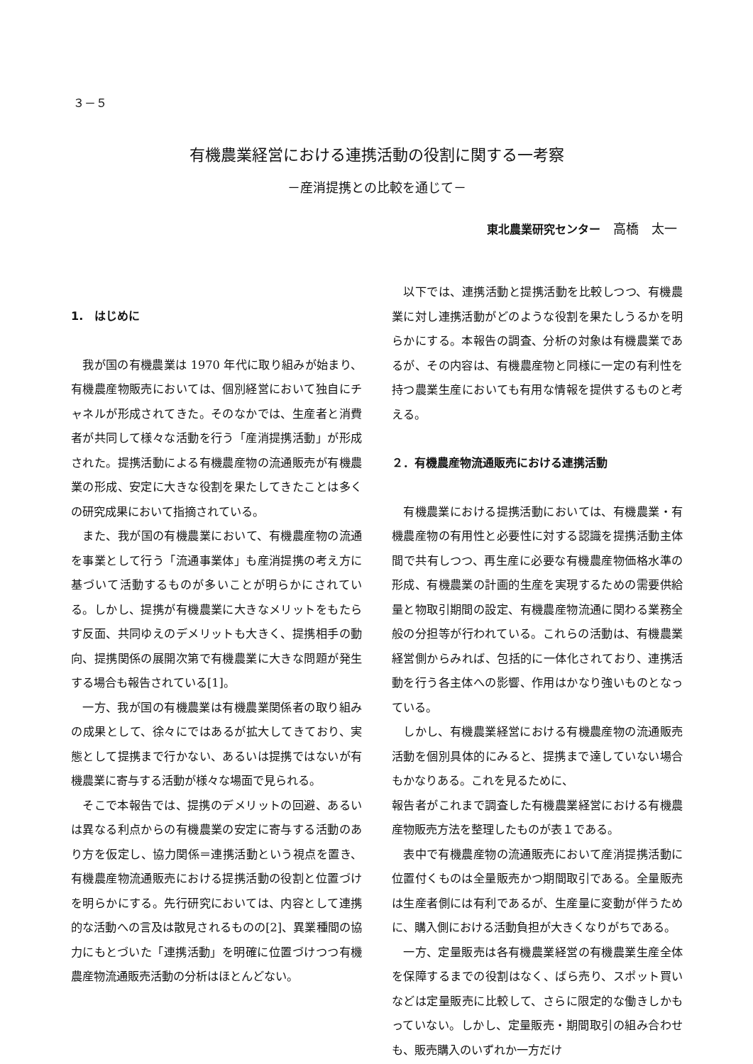３－５
有機農業経営における連携活動の役割に関する一考察
－産消提携との比較を通じて－
東北農業研究センター　高橋　太一
1.　はじめに
我が国の有機農業は 1970 年代に取り組みが始まり、有機農産物販売においては、個別経営において独自にチャネルが形成されてきた。そのなかでは、生産者と消費者が共同して様々な活動を行う「産消提携活動」が形成された。提携活動による有機農産物の流通販売が有機農業の形成、安定に大きな役割を果たしてきたことは多くの研究成果において指摘されている。
また、我が国の有機農業において、有機農産物の流通を事業として行う「流通事業体」も産消提携の考え方に基づいて活動するものが多いことが明らかにされている。しかし、提携が有機農業に大きなメリットをもたらす反面、共同ゆえのデメリットも大きく、提携相手の動向、提携関係の展開次第で有機農業に大きな問題が発生する場合も報告されている[1]。
一方、我が国の有機農業は有機農業関係者の取り組みの成果として、徐々にではあるが拡大してきており、実態として提携まで行かない、あるいは提携ではないが有機農業に寄与する活動が様々な場面で見られる。
そこで本報告では、提携のデメリットの回避、あるいは異なる利点からの有機農業の安定に寄与する活動のあり方を仮定し、協力関係＝連携活動という視点を置き、有機農産物流通販売における提携活動の役割と位置づけを明らかにする。先行研究においては、内容として連携的な活動への言及は散見されるものの[2]、異業種間の協力にもとづいた「連携活動」を明確に位置づけつつ有機農産物流通販売活動の分析はほとんどない。
以下では、連携活動と提携活動を比較しつつ、有機農業に対し連携活動がどのような役割を果たしうるかを明らかにする。本報告の調査、分析の対象は有機農業であるが、その内容は、有機農産物と同様に一定の有利性を持つ農業生産においても有用な情報を提供するものと考える。
２．有機農産物流通販売における連携活動
有機農業における提携活動においては、有機農業・有機農産物の有用性と必要性に対する認識を提携活動主体間で共有しつつ、再生産に必要な有機農産物価格水準の形成、有機農業の計画的生産を実現するための需要供給量と物取引期間の設定、有機農産物流通に関わる業務全般の分担等が行われている。これらの活動は、有機農業経営側からみれば、包括的に一体化されており、連携活動を行う各主体への影響、作用はかなり強いものとなっている。
しかし、有機農業経営における有機農産物の流通販売活動を個別具体的にみると、提携まで達していない場合もかなりある。これを見るために、
報告者がこれまで調査した有機農業経営における有機農産物販売方法を整理したものが表１である。
表中で有機農産物の流通販売において産消提携活動に位置付くものは全量販売かつ期間取引である。全量販売は生産者側には有利であるが、生産量に変動が伴うために、購入側における活動負担が大きくなりがちである。
一方、定量販売は各有機農業経営の有機農業生産全体を保障するまでの役割はなく、ばら売り、スポット買いなどは定量販売に比較して、さらに限定的な働きしかもっていない。しかし、定量販売・期間取引の組み合わせも、販売購入のいずれか一方だけ